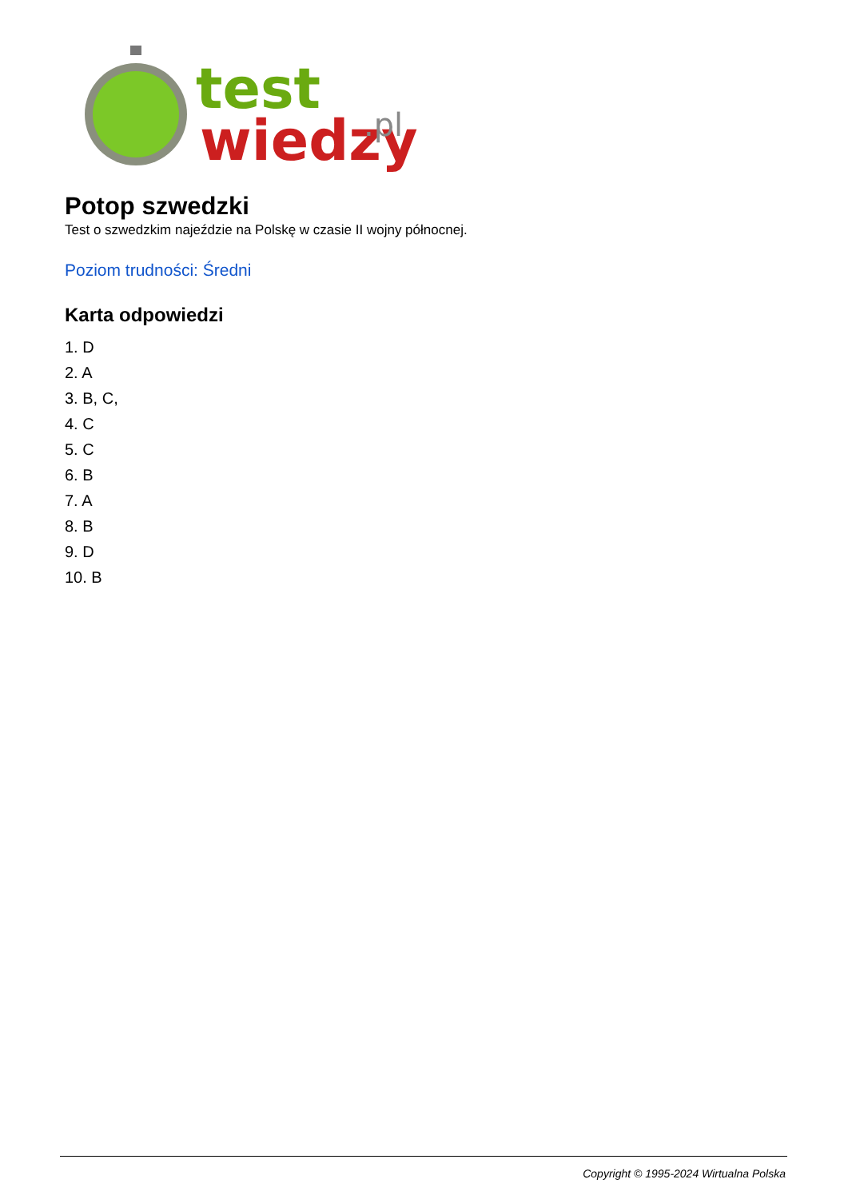test
wiedzy
.pl
Potop szwedzki
Test o szwedzkim najeździe na Polskę w czasie II wojny północnej.
Poziom trudności: Średni
Karta odpowiedzi
1. D
2. A
3. B, C,
4. C
5. C
6. B
7. A
8. B
9. D
10. B
Copyright © 1995-2024 Wirtualna Polska